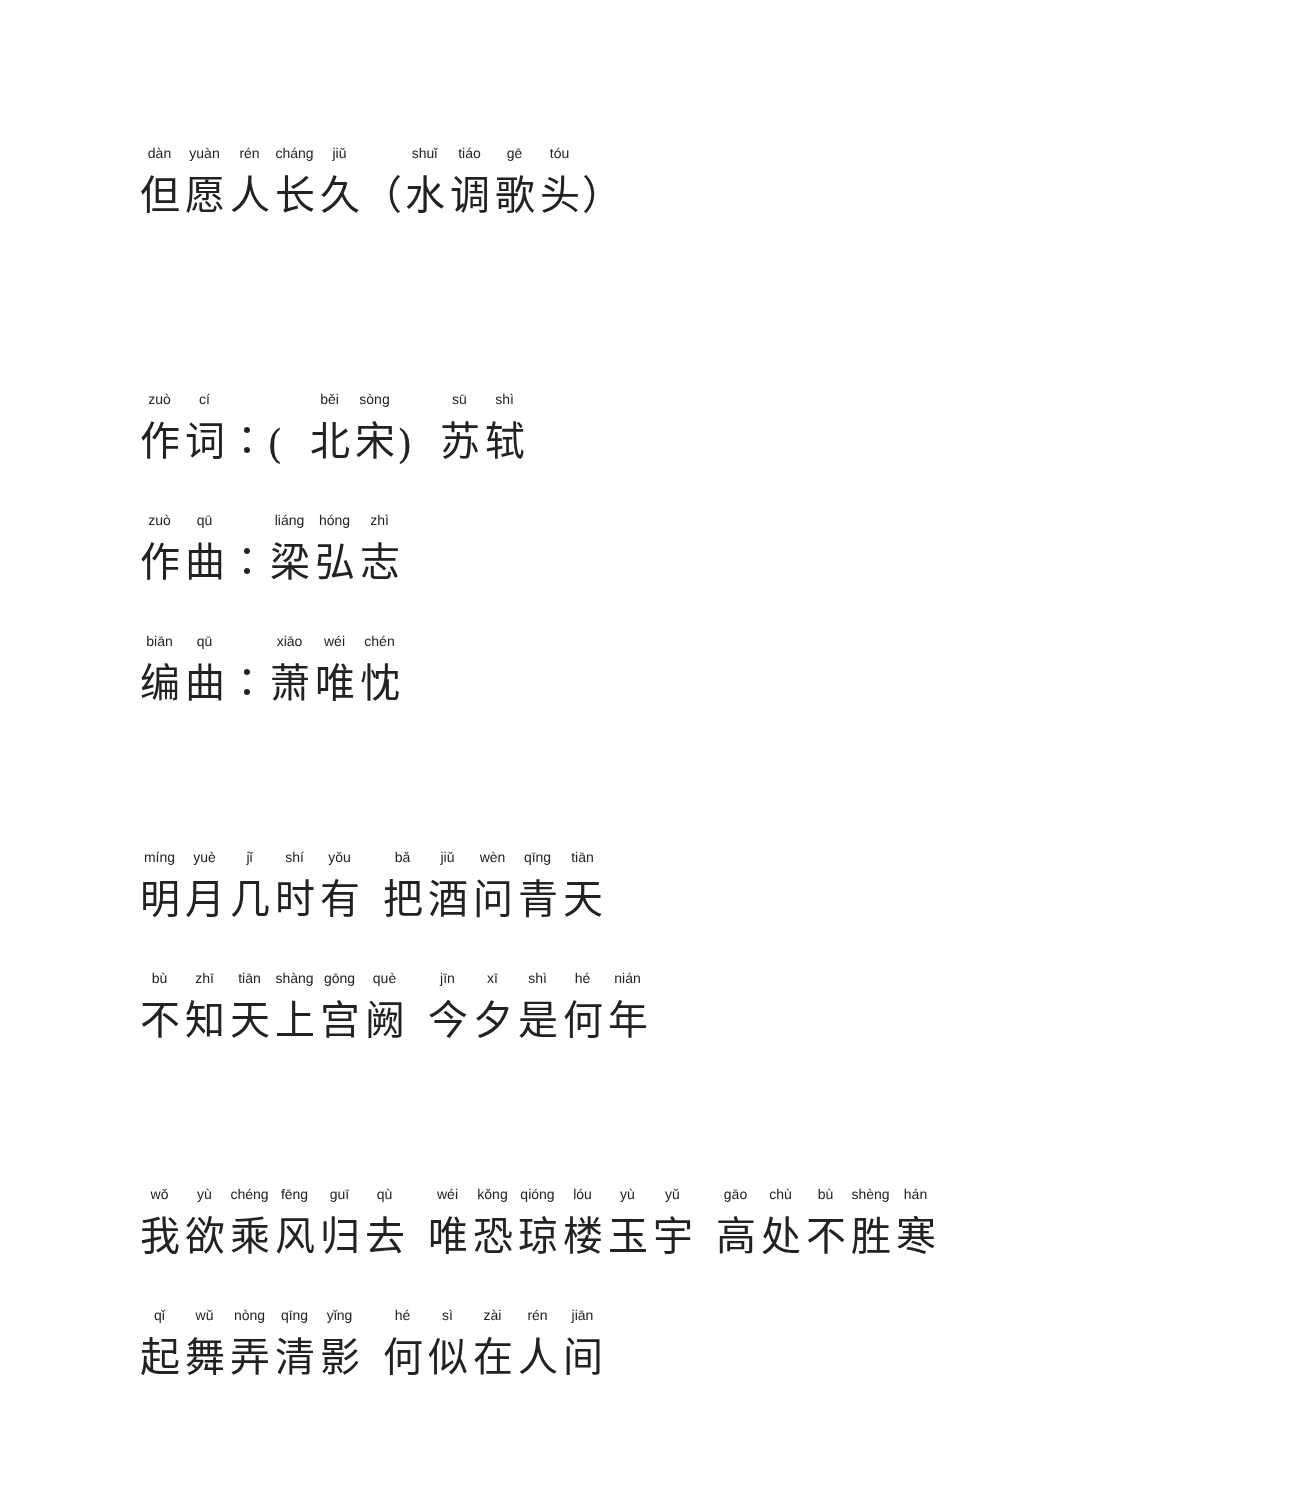但 愿 人 长 久 （ 水 调 歌 头 ）
作 词 ： (北 宋 ) 苏 轼
作 曲 ： 梁 弘 志
编 曲 ： 萧 唯 忱
明 月 几 时 有 把 酒 问 青 天
不 知 天 上 宫 阙 今 夕 是 何 年
我 欲 乘 风 归 去 唯 恐 琼 楼 玉 宇 高 处 不 胜 寒
起 舞 弄 清 影 何 似 在 人 间